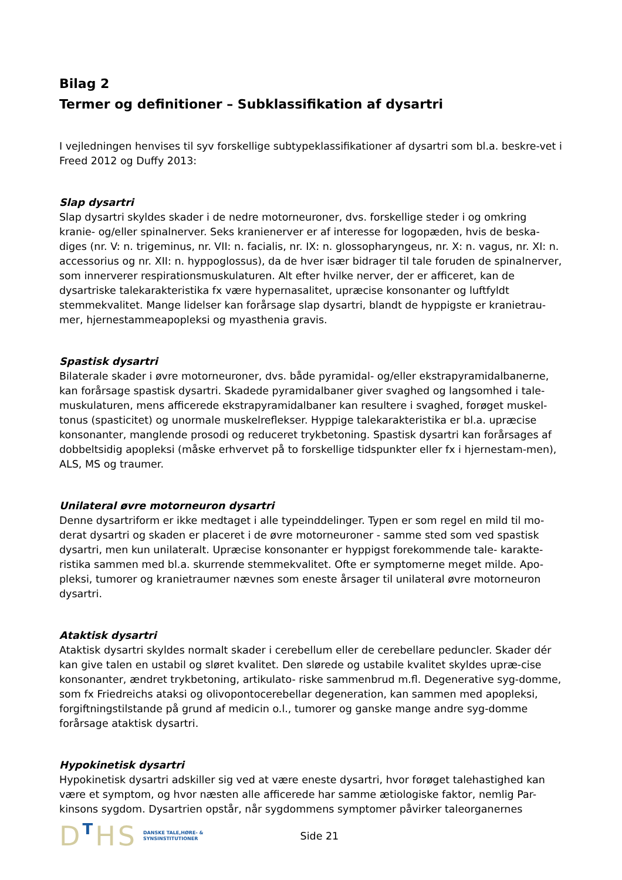Bilag 2
Termer og definitioner – Subklassifikation af dysartri
I vejledningen henvises til syv forskellige subtypeklassifikationer af dysartri som bl.a. beskre-vet i Freed 2012 og Duffy 2013:
Slap dysartri
Slap dysartri skyldes skader i de nedre motorneuroner, dvs. forskellige steder i og omkring kranie- og/eller spinalnerver. Seks kranienerver er af interesse for logopæden, hvis de beska-diges (nr. V: n. trigeminus, nr. VII: n. facialis, nr. IX: n. glossopharyngeus, nr. X: n. vagus, nr. XI: n. accessorius og nr. XII: n. hyppoglossus), da de hver især bidrager til tale foruden de spinalnerver, som innerverer respirationsmuskulaturen. Alt efter hvilke nerver, der er afficeret, kan de dysartriske talekarakteristika fx være hypernasalitet, upræcise konsonanter og luftfyldt stemmekvalitet. Mange lidelser kan forårsage slap dysartri, blandt de hyppigste er kranietrau-mer, hjernestammeapopleksi og myasthenia gravis.
Spastisk dysartri
Bilaterale skader i øvre motorneuroner, dvs. både pyramidal- og/eller ekstrapyramidalbanerne, kan forårsage spastisk dysartri. Skadede pyramidalbaner giver svaghed og langsomhed i tale-muskulaturen, mens afficerede ekstrapyramidalbaner kan resultere i svaghed, forøget muskel-tonus (spasticitet) og unormale muskelreflekser. Hyppige talekarakteristika er bl.a. upræcise konsonanter, manglende prosodi og reduceret trykbetoning. Spastisk dysartri kan forårsages af dobbeltsidig apopleksi (måske erhvervet på to forskellige tidspunkter eller fx i hjernestam-men), ALS, MS og traumer.
Unilateral øvre motorneuron dysartri
Denne dysartriform er ikke medtaget i alle typeinddelinger. Typen er som regel en mild til mo-derat dysartri og skaden er placeret i de øvre motorneuroner - samme sted som ved spastisk dysartri, men kun unilateralt. Upræcise konsonanter er hyppigst forekommende tale- karakte-ristika sammen med bl.a. skurrende stemmekvalitet. Ofte er symptomerne meget milde. Apo-pleksi, tumorer og kranietraumer nævnes som eneste årsager til unilateral øvre motorneuron dysartri.
Ataktisk dysartri
Ataktisk dysartri skyldes normalt skader i cerebellum eller de cerebellare peduncler. Skader dér kan give talen en ustabil og sløret kvalitet. Den slørede og ustabile kvalitet skyldes upræ-cise konsonanter, ændret trykbetoning, artikulato- riske sammenbrud m.fl. Degenerative syg-domme, som fx Friedreichs ataksi og olivopontocerebellar degeneration, kan sammen med apopleksi, forgiftningstilstande på grund af medicin o.l., tumorer og ganske mange andre syg-domme forårsage ataktisk dysartri.
Hypokinetisk dysartri
Hypokinetisk dysartri adskiller sig ved at være eneste dysartri, hvor forøget talehastighed kan være et symptom, og hvor næsten alle afficerede har samme ætiologiske faktor, nemlig Par-kinsons sygdom. Dysartrien opstår, når sygdommens symptomer påvirker taleorganernes
DTHS
DANSKE TALE,HØRE- &
SYNSINSTITUTIONER
Side 21